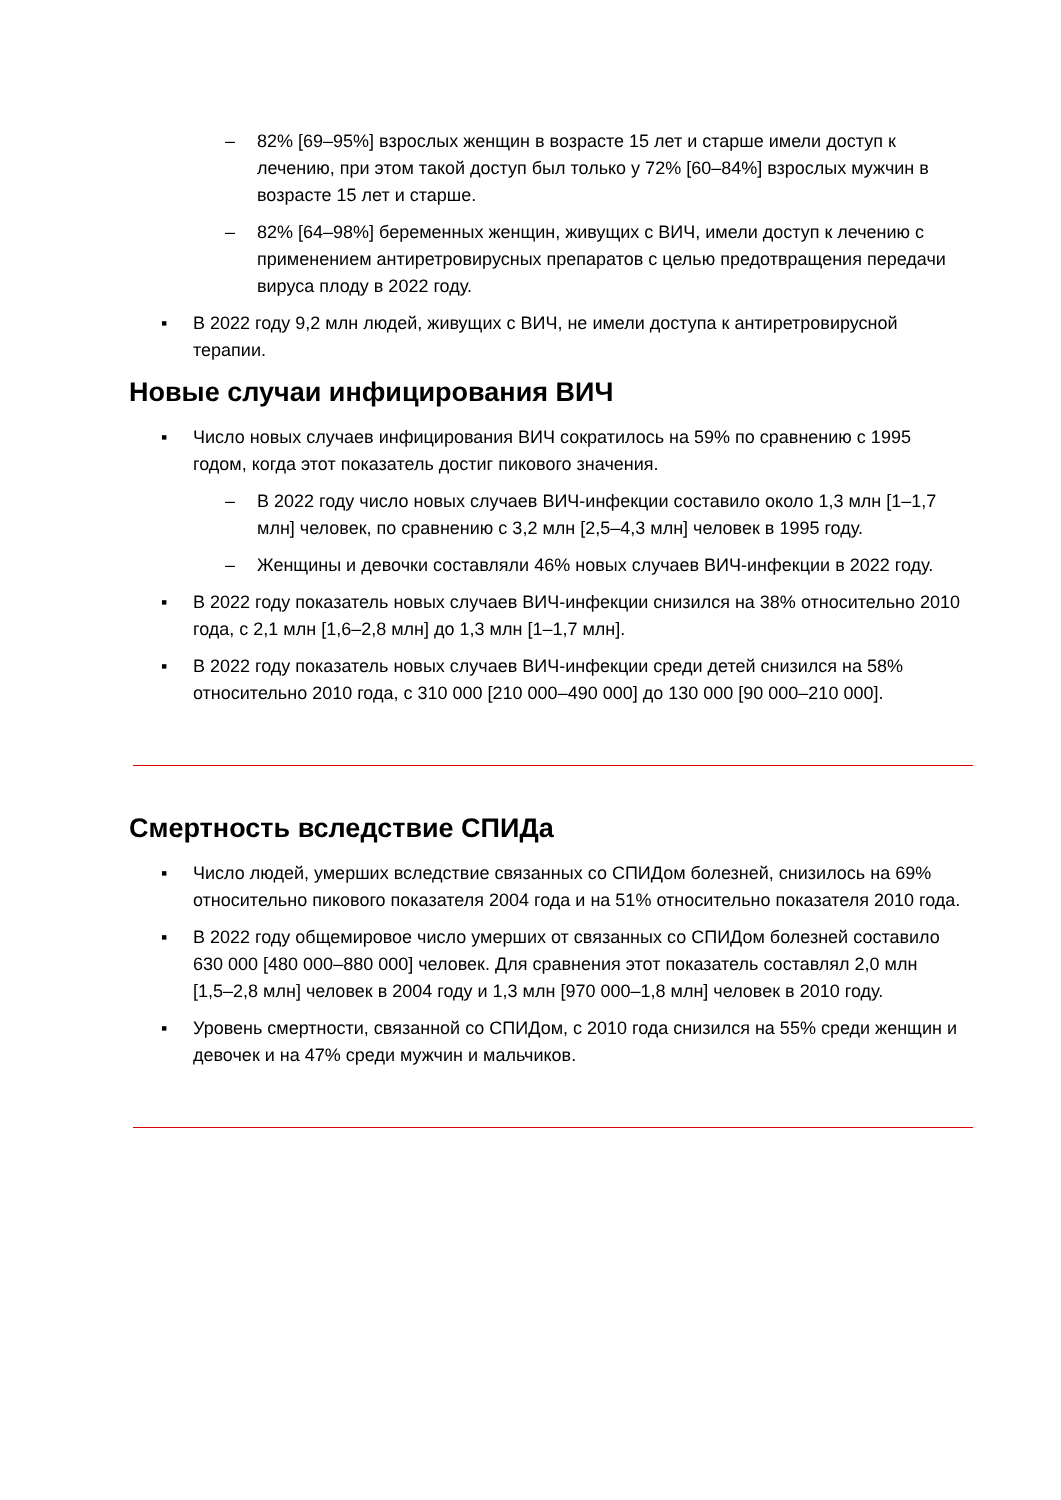– 82% [69–95%] взрослых женщин в возрасте 15 лет и старше имели доступ к лечению, при этом такой доступ был только у 72% [60–84%] взрослых мужчин в возрасте 15 лет и старше.
– 82% [64–98%] беременных женщин, живущих с ВИЧ, имели доступ к лечению с применением антиретровирусных препаратов с целью предотвращения передачи вируса плоду в 2022 году.
▪ В 2022 году 9,2 млн людей, живущих с ВИЧ, не имели доступа к антиретровирусной терапии.
Новые случаи инфицирования ВИЧ
▪ Число новых случаев инфицирования ВИЧ сократилось на 59% по сравнению с 1995 годом, когда этот показатель достиг пикового значения.
– В 2022 году число новых случаев ВИЧ-инфекции составило около 1,3 млн [1–1,7 млн] человек, по сравнению с 3,2 млн [2,5–4,3 млн] человек в 1995 году.
– Женщины и девочки составляли 46% новых случаев ВИЧ-инфекции в 2022 году.
▪ В 2022 году показатель новых случаев ВИЧ-инфекции снизился на 38% относительно 2010 года, с 2,1 млн [1,6–2,8 млн] до 1,3 млн [1–1,7 млн].
▪ В 2022 году показатель новых случаев ВИЧ-инфекции среди детей снизился на 58% относительно 2010 года, с 310 000 [210 000–490 000] до 130 000 [90 000–210 000].
Смертность вследствие СПИДа
▪ Число людей, умерших вследствие связанных со СПИДом болезней, снизилось на 69% относительно пикового показателя 2004 года и на 51% относительно показателя 2010 года.
▪ В 2022 году общемировое число умерших от связанных со СПИДом болезней составило 630 000 [480 000–880 000] человек. Для сравнения этот показатель составлял 2,0 млн [1,5–2,8 млн] человек в 2004 году и 1,3 млн [970 000–1,8 млн] человек в 2010 году.
▪ Уровень смертности, связанной со СПИДом, с 2010 года снизился на 55% среди женщин и девочек и на 47% среди мужчин и мальчиков.